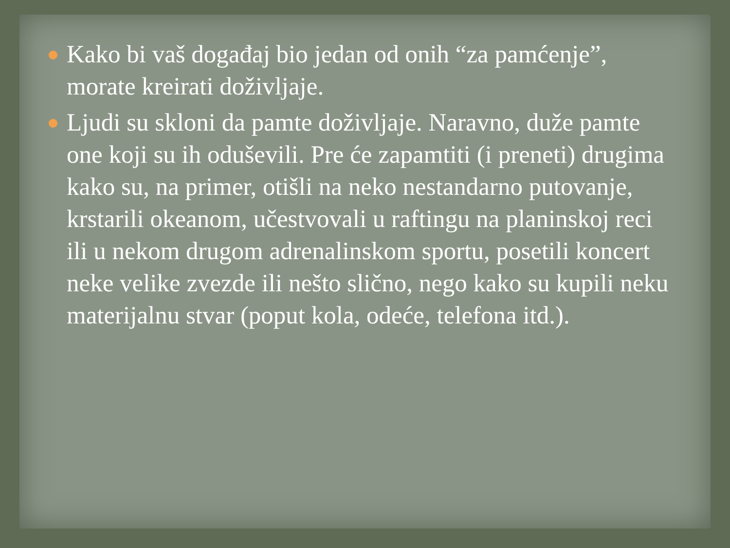Kako bi vaš događaj bio jedan od onih “za pamćenje”, morate kreirati doživljaje.
Ljudi su skloni da pamte doživljaje. Naravno, duže pamte one koji su ih oduševili. Pre će zapamtiti (i preneti) drugima kako su, na primer, otišli na neko nestandarno putovanje, krstarili okeanom, učestvovali u raftingu na planinskoj reci ili u nekom drugom adrenalinskom sportu, posetili koncert neke velike zvezde ili nešto slično, nego kako su kupili neku materijalnu stvar (poput kola, odeće, telefona itd.).